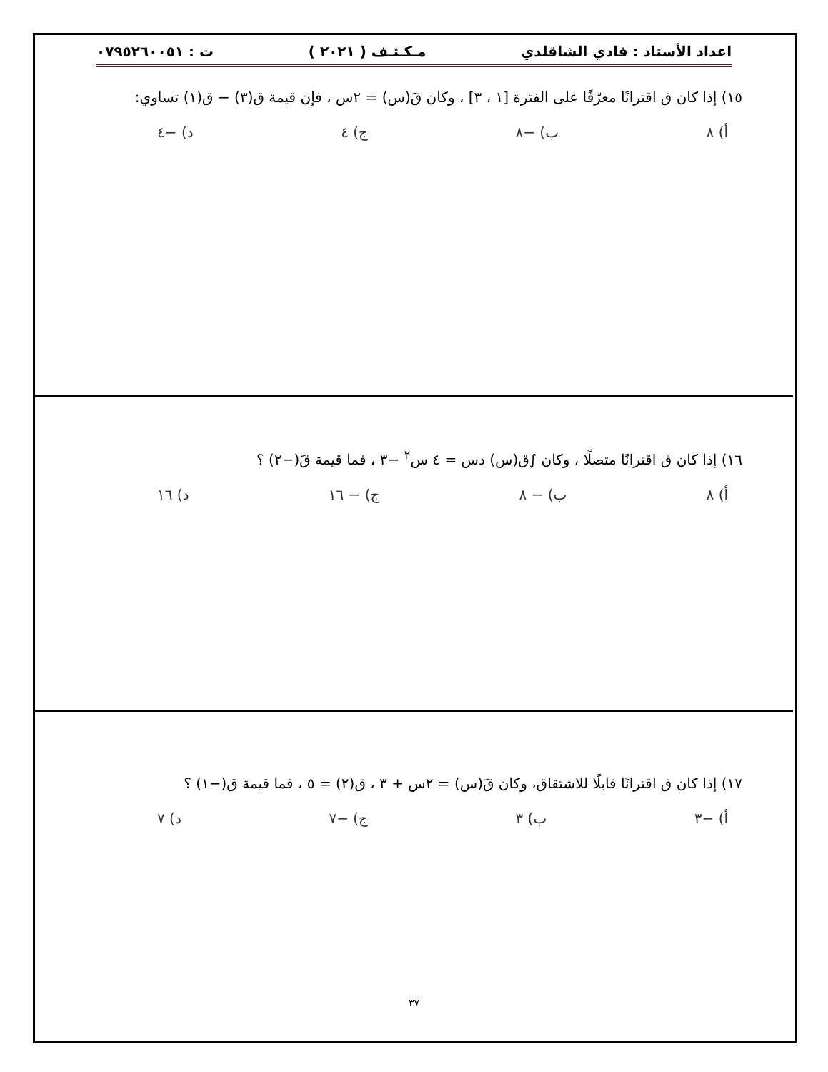اعداد الأستاذ : فادي الشاقلدي مـكـثـف ( ٢٠٢١ ) ت : ٠٧٩٥٢٦٠٠٥١
١٥) إذا كان ق اقترانًا معرّفًا على الفترة [١ ، ٣] ، وكان قَ(س) = ٢س ، فإن قيمة ق(٣) − ق(١) تساوي:
أ) ٨ ب) −٨ ج) ٤ د) −٤
١٦) إذا كان ق اقترانًا متصلًا ، وكان ∫ق(س) دس = ٤ س<sup>٢</sup> −٣ ، فما قيمة قَ(−٢) ؟
أ) ٨ ب) − ٨ ج) − ١٦ د) ١٦
١٧) إذا كان ق اقترانًا قابلًا للاشتقاق، وكان قَ(س) = ٢س + ٣ ، ق(٢) = ٥ ، فما قيمة ق(−١) ؟
أ) −٣ ب) ٣ ج) −٧ د) ٧
٣٧